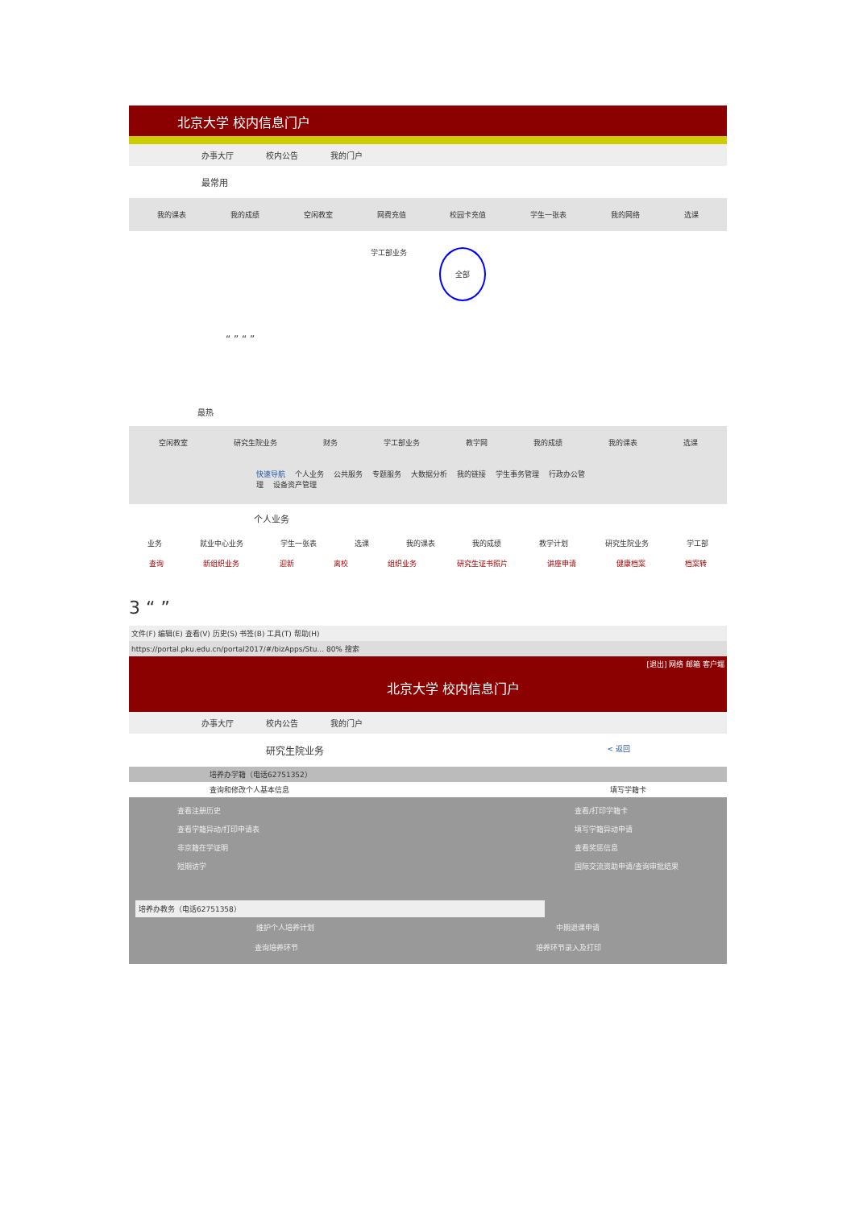北京大学 校内信息门户
办事大厅 校内公告 我的门户
最常用
我的课表 我的成绩 空闲教室 网费充值 校园卡充值 学生一张表 我的网络 选课
学工部业务 全部
“ ” “ ”
最热
空闲教室 研究生院业务 财务 学工部业务 教学网 我的成绩 我的课表 选课
快速导航 个人业务 公共服务 专题服务 大数据分析 我的链接 学生事务管理 行政办公管理 设备资产管理
个人业务
业务 就业中心业务 学生一张表 选课 我的课表 我的成绩 教学计划 研究生院业务 学工部
查询 新组织业务 迎新 离校 组织业务 研究生证书照片 讲座申请 健康档案 档案转
3 “ ”
文件(F) 编辑(E) 查看(V) 历史(S) 书签(B) 工具(T) 帮助(H)
https://portal.pku.edu.cn/portal2017/#/bizApps/Stu... 80% 搜索
[退出] 网络 邮箱 客户端
北京大学 校内信息门户
办事大厅 校内公告 我的门户
研究生院业务 < 返回
培养办学籍（电话62751352）
查询和修改个人基本信息 填写学籍卡
查看注册历史
查看学籍异动/打印申请表
非京籍在学证明
短期访学
查看/打印学籍卡
填写学籍异动申请
查看奖惩信息
国际交流资助申请/查询审批结果
培养办教务（电话62751358）
维护个人培养计划 中期退课申请
查询培养环节 培养环节录入及打印